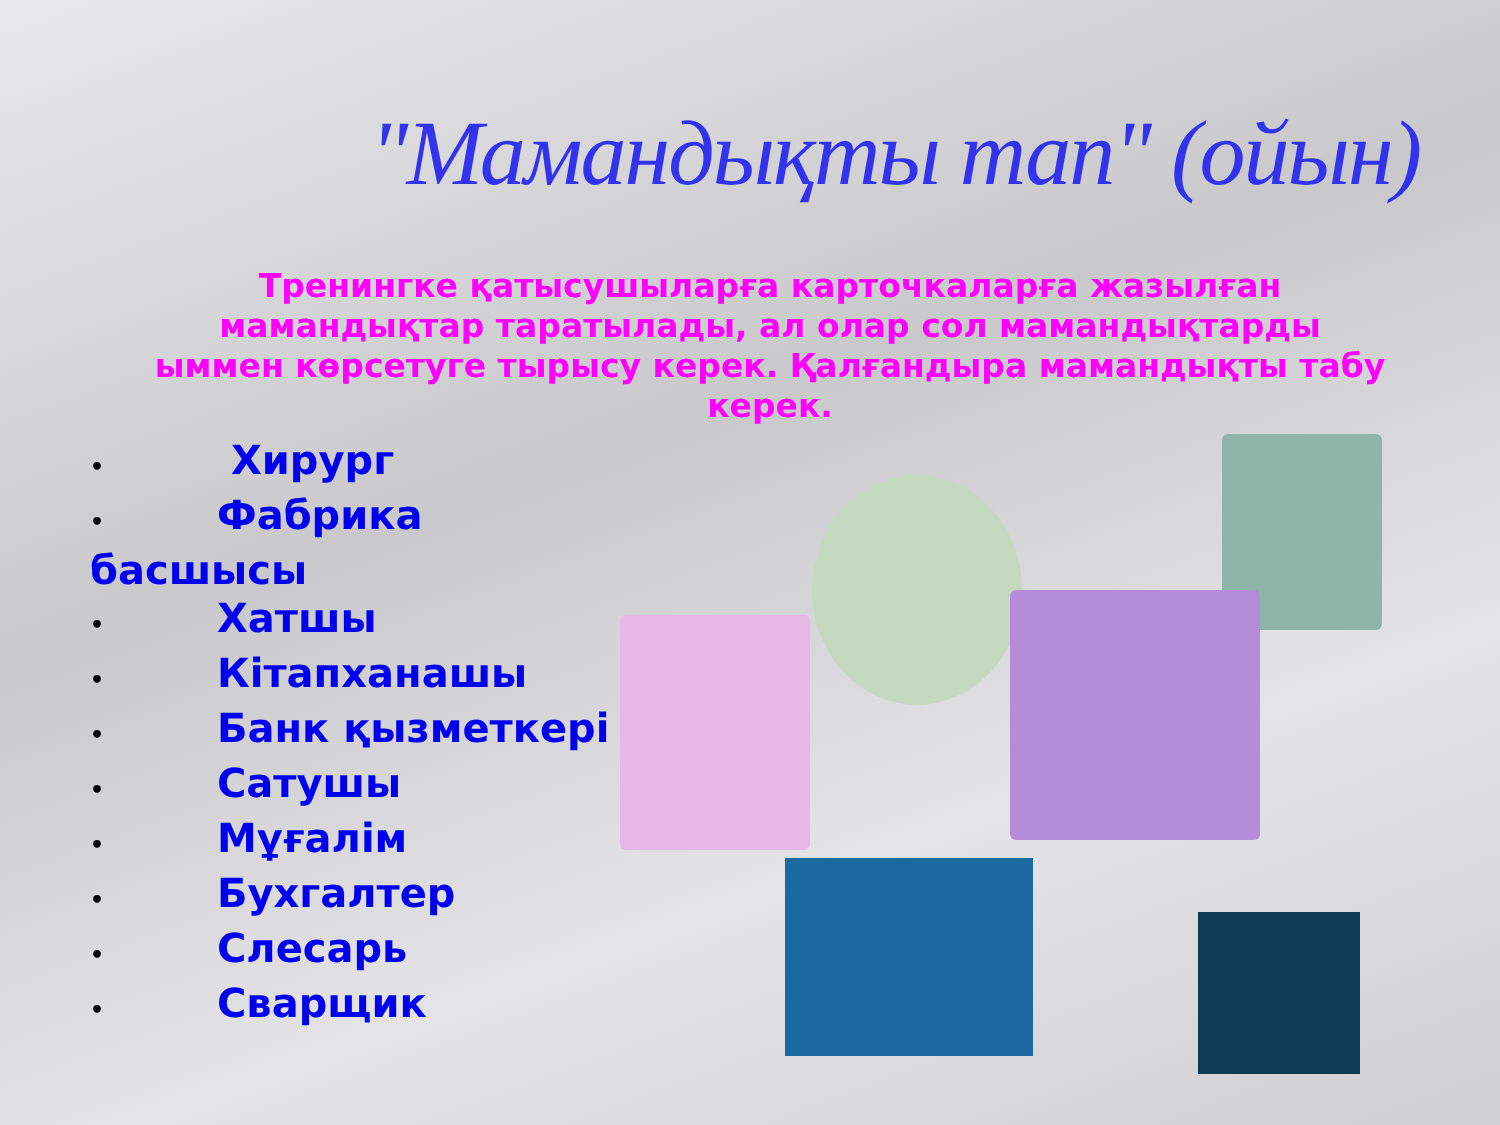"Мамандықты тап" (ойын)
Тренингке қатысушыларға карточкаларға жазылған мамандықтар таратылады, ал олар сол мамандықтарды ыммен көрсетуге тырысу керек. Қалғандыра мамандықты табу керек.
• Хирург
• Фабрика басшысы
• Хатшы
• Кітапханашы
• Банк қызметкері
• Сатушы
• Мұғалім
• Бухгалтер
• Слесарь
• Сварщик